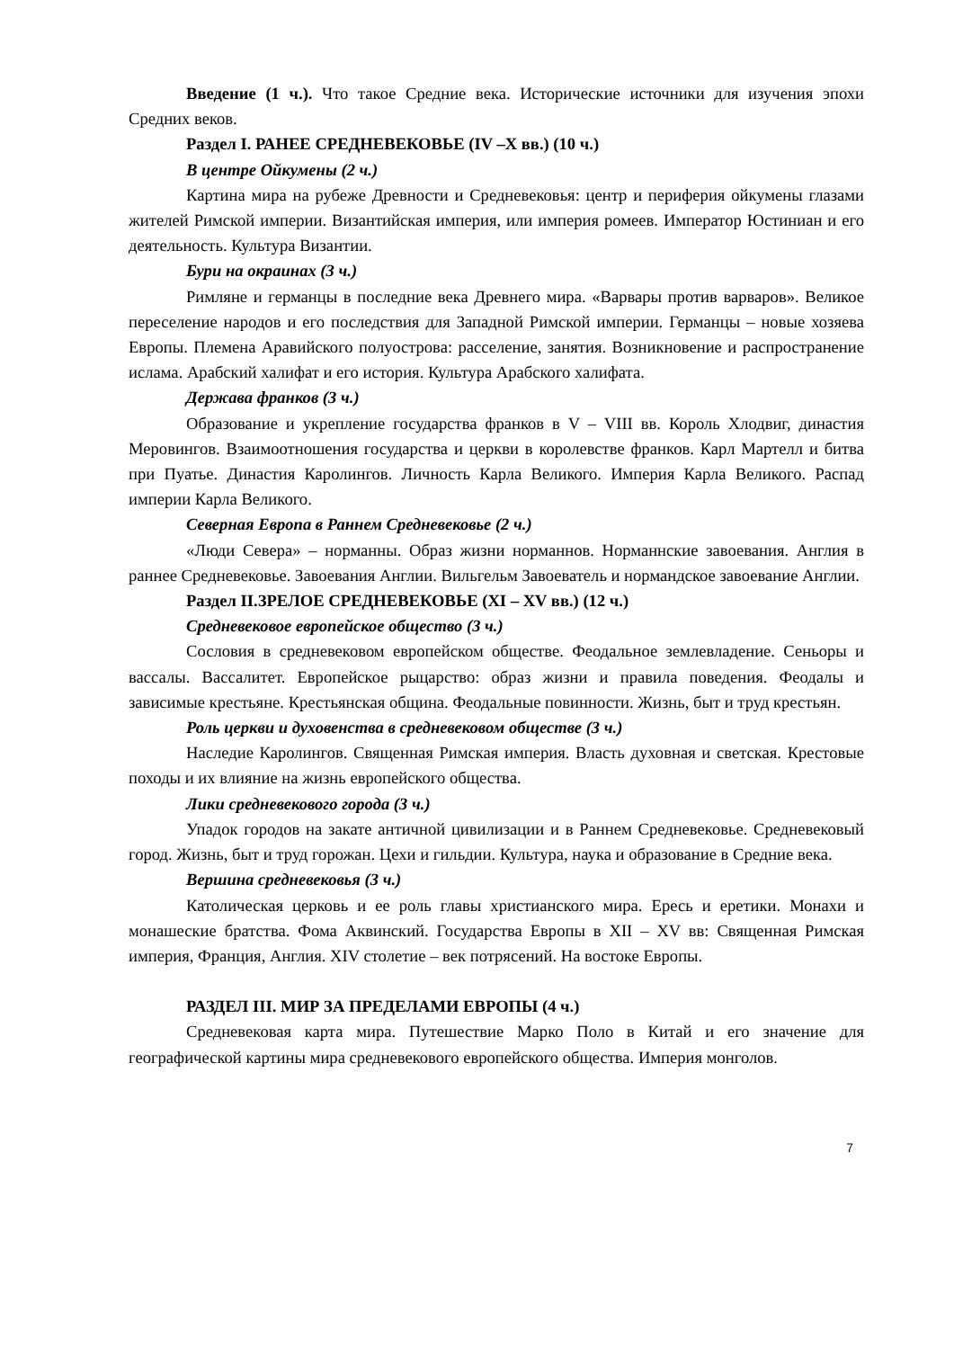Введение (1 ч.). Что такое Средние века. Исторические источники для изучения эпохи Средних веков.
Раздел I. РАНЕЕ СРЕДНЕВЕКОВЬЕ (IV –X вв.) (10 ч.)
В центре Ойкумены (2 ч.)
Картина мира на рубеже Древности и Средневековья: центр и периферия ойкумены глазами жителей Римской империи. Византийская империя, или империя ромеев. Император Юстиниан и его деятельность. Культура Византии.
Бури на окраинах (3 ч.)
Римляне и германцы в последние века Древнего мира. «Варвары против варваров». Великое переселение народов и его последствия для Западной Римской империи. Германцы – новые хозяева Европы. Племена Аравийского полуострова: расселение, занятия. Возникновение и распространение ислама. Арабский халифат и его история. Культура Арабского халифата.
Держава франков (3 ч.)
Образование и укрепление государства франков в V – VIII вв. Король Хлодвиг, династия Меровингов. Взаимоотношения государства и церкви в королевстве франков. Карл Мартелл и битва при Пуатье. Династия Каролингов. Личность Карла Великого. Империя Карла Великого. Распад империи Карла Великого.
Северная Европа в Раннем Средневековье (2 ч.)
«Люди Севера» – норманны. Образ жизни норманнов. Норманнские завоевания. Англия в раннее Средневековье. Завоевания Англии. Вильгельм Завоеватель и нормандское завоевание Англии.
Раздел II.ЗРЕЛОЕ СРЕДНЕВЕКОВЬЕ (XI – XV вв.) (12 ч.)
Средневековое европейское общество (3 ч.)
Сословия в средневековом европейском обществе. Феодальное землевладение. Сеньоры и вассалы. Вассалитет. Европейское рыцарство: образ жизни и правила поведения. Феодалы и зависимые крестьяне. Крестьянская община. Феодальные повинности. Жизнь, быт и труд крестьян.
Роль церкви и духовенства в средневековом обществе (3 ч.)
Наследие Каролингов. Священная Римская империя. Власть духовная и светская. Крестовые походы и их влияние на жизнь европейского общества.
Лики средневекового города (3 ч.)
Упадок городов на закате античной цивилизации и в Раннем Средневековье. Средневековый город. Жизнь, быт и труд горожан. Цехи и гильдии. Культура, наука и образование в Средние века.
Вершина средневековья (3 ч.)
Католическая церковь и ее роль главы христианского мира. Ересь и еретики. Монахи и монашеские братства. Фома Аквинский. Государства Европы в XII – XV вв: Священная Римская империя, Франция, Англия. XIV столетие – век потрясений. На востоке Европы.
РАЗДЕЛ III. МИР ЗА ПРЕДЕЛАМИ ЕВРОПЫ (4 ч.)
Средневековая карта мира. Путешествие Марко Поло в Китай и его значение для географической картины мира средневекового европейского общества. Империя монголов.
7